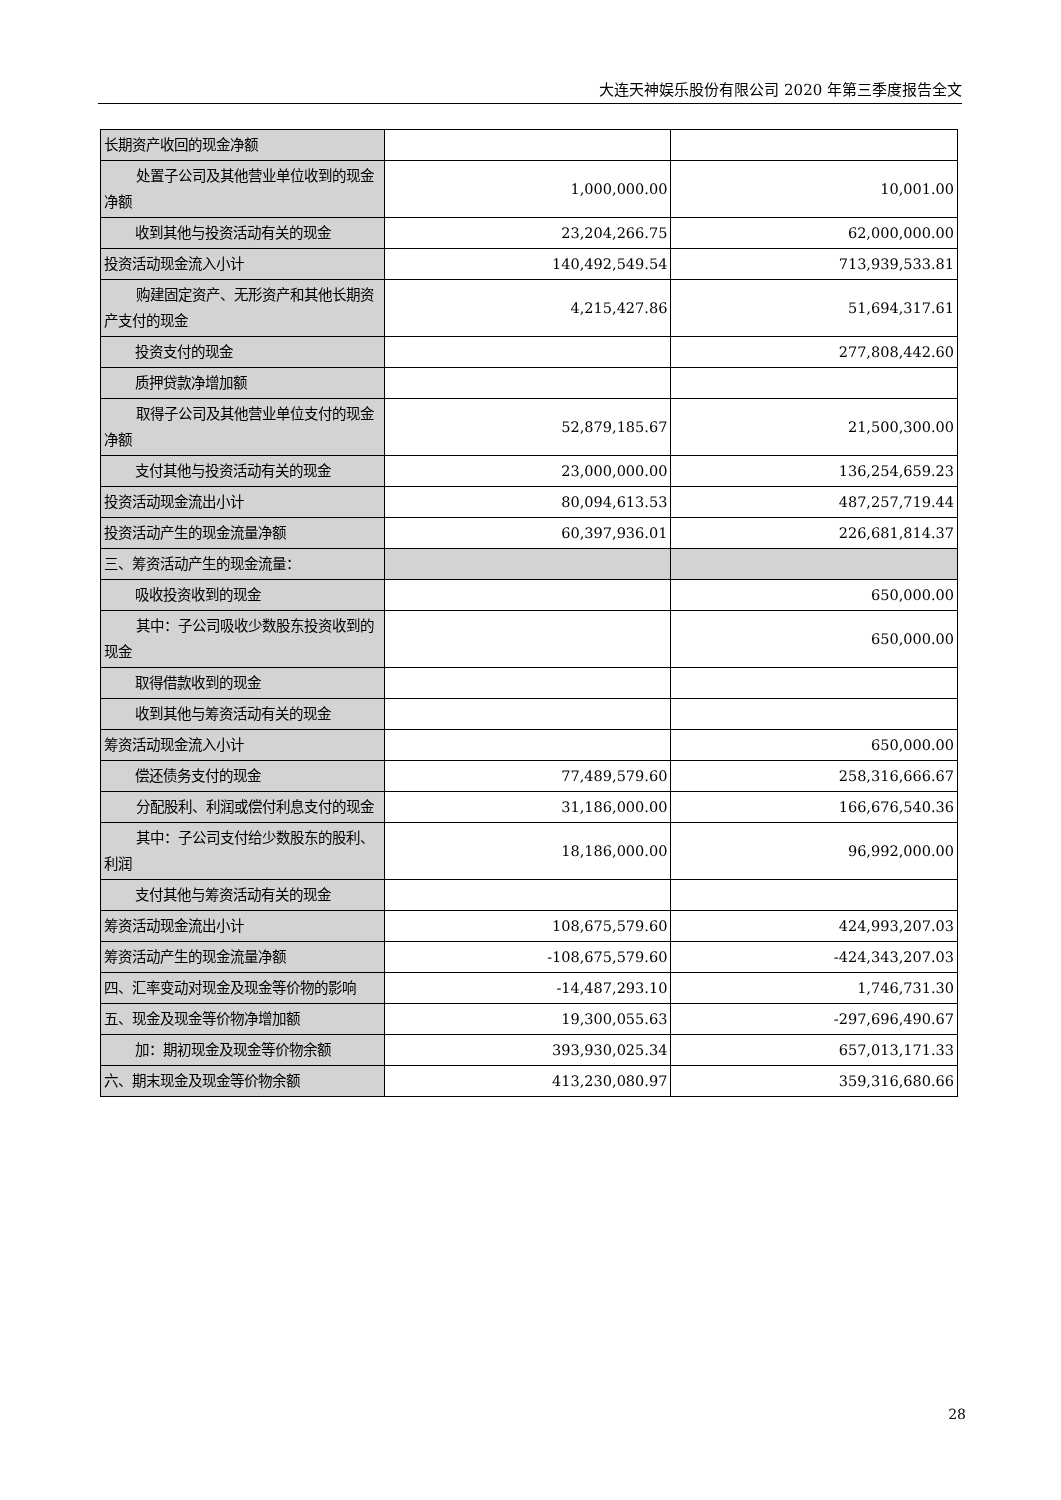大连天神娱乐股份有限公司 2020 年第三季度报告全文
| 长期资产收回的现金净额 | | |
| 处置子公司及其他营业单位收到 的现金净额 | 1,000,000.00 | 10,001.00 |
| 收到其他与投资活动有关的现金 | 23,204,266.75 | 62,000,000.00 |
| 投资活动现金流入小计 | 140,492,549.54 | 713,939,533.81 |
| 购建固定资产、无形资产和其他 长期资产支付的现金 | 4,215,427.86 | 51,694,317.61 |
| 投资支付的现金 | | 277,808,442.60 |
| 质押贷款净增加额 | | |
| 取得子公司及其他营业单位支付 的现金净额 | 52,879,185.67 | 21,500,300.00 |
| 支付其他与投资活动有关的现金 | 23,000,000.00 | 136,254,659.23 |
| 投资活动现金流出小计 | 80,094,613.53 | 487,257,719.44 |
| 投资活动产生的现金流量净额 | 60,397,936.01 | 226,681,814.37 |
| 三、筹资活动产生的现金流量： | | |
| 吸收投资收到的现金 | | 650,000.00 |
| 其中：子公司吸收少数股东投资 收到的现金 | | 650,000.00 |
| 取得借款收到的现金 | | |
| 收到其他与筹资活动有关的现金 | | |
| 筹资活动现金流入小计 | | 650,000.00 |
| 偿还债务支付的现金 | 77,489,579.60 | 258,316,666.67 |
| 分配股利、利润或偿付利息支付 的现金 | 31,186,000.00 | 166,676,540.36 |
| 其中：子公司支付给少数股东的 股利、利润 | 18,186,000.00 | 96,992,000.00 |
| 支付其他与筹资活动有关的现金 | | |
| 筹资活动现金流出小计 | 108,675,579.60 | 424,993,207.03 |
| 筹资活动产生的现金流量净额 | -108,675,579.60 | -424,343,207.03 |
| 四、汇率变动对现金及现金等价物的影响 | -14,487,293.10 | 1,746,731.30 |
| 五、现金及现金等价物净增加额 | 19,300,055.63 | -297,696,490.67 |
| 加：期初现金及现金等价物余额 | 393,930,025.34 | 657,013,171.33 |
| 六、期末现金及现金等价物余额 | 413,230,080.97 | 359,316,680.66 |
28